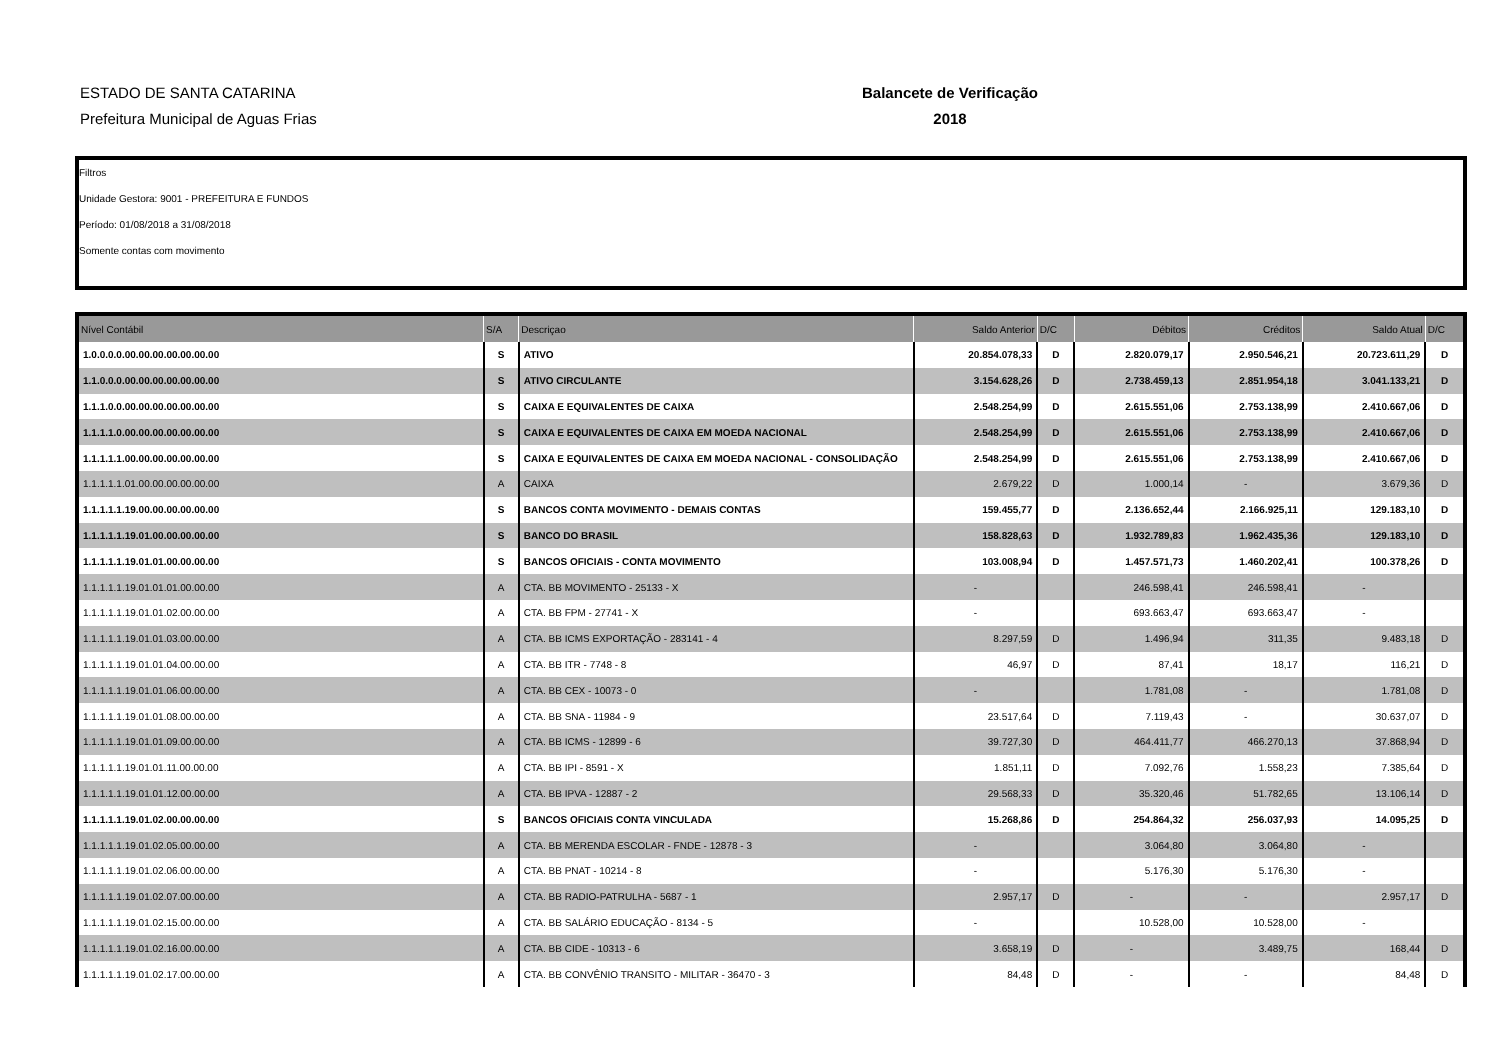ESTADO DE SANTA CATARINA
Prefeitura Municipal de Aguas Frias
Balancete de Verificação
2018
Filtros
Unidade Gestora: 9001 - PREFEITURA E FUNDOS
Período: 01/08/2018 a 31/08/2018
Somente contas com movimento
| Nível Contábil | S/A | Descriçao | Saldo Anterior | D/C | Débitos | Créditos | Saldo Atual | D/C |
| --- | --- | --- | --- | --- | --- | --- | --- | --- |
| 1.0.0.0.0.00.00.00.00.00.00.00 | S | ATIVO | 20.854.078,33 | D | 2.820.079,17 | 2.950.546,21 | 20.723.611,29 | D |
| 1.1.0.0.0.00.00.00.00.00.00.00 | S | ATIVO CIRCULANTE | 3.154.628,26 | D | 2.738.459,13 | 2.851.954,18 | 3.041.133,21 | D |
| 1.1.1.0.0.00.00.00.00.00.00.00 | S | CAIXA E EQUIVALENTES DE CAIXA | 2.548.254,99 | D | 2.615.551,06 | 2.753.138,99 | 2.410.667,06 | D |
| 1.1.1.1.0.00.00.00.00.00.00.00 | S | CAIXA E EQUIVALENTES DE CAIXA EM MOEDA NACIONAL | 2.548.254,99 | D | 2.615.551,06 | 2.753.138,99 | 2.410.667,06 | D |
| 1.1.1.1.1.00.00.00.00.00.00.00 | S | CAIXA E EQUIVALENTES DE CAIXA EM MOEDA NACIONAL - CONSOLIDAÇÃO | 2.548.254,99 | D | 2.615.551,06 | 2.753.138,99 | 2.410.667,06 | D |
| 1.1.1.1.1.01.00.00.00.00.00.00 | A | CAIXA | 2.679,22 | D | 1.000,14 | - | 3.679,36 | D |
| 1.1.1.1.1.19.00.00.00.00.00.00 | S | BANCOS CONTA MOVIMENTO - DEMAIS CONTAS | 159.455,77 | D | 2.136.652,44 | 2.166.925,11 | 129.183,10 | D |
| 1.1.1.1.1.19.01.00.00.00.00.00 | S | BANCO DO BRASIL | 158.828,63 | D | 1.932.789,83 | 1.962.435,36 | 129.183,10 | D |
| 1.1.1.1.1.19.01.01.00.00.00.00 | S | BANCOS OFICIAIS - CONTA MOVIMENTO | 103.008,94 | D | 1.457.571,73 | 1.460.202,41 | 100.378,26 | D |
| 1.1.1.1.1.19.01.01.01.00.00.00 | A | CTA. BB MOVIMENTO - 25133 - X | - | | 246.598,41 | 246.598,41 | - | |
| 1.1.1.1.1.19.01.01.02.00.00.00 | A | CTA. BB FPM - 27741 - X | - | | 693.663,47 | 693.663,47 | - | |
| 1.1.1.1.1.19.01.01.03.00.00.00 | A | CTA. BB ICMS EXPORTAÇÃO - 283141 - 4 | 8.297,59 | D | 1.496,94 | 311,35 | 9.483,18 | D |
| 1.1.1.1.1.19.01.01.04.00.00.00 | A | CTA. BB ITR - 7748 - 8 | 46,97 | D | 87,41 | 18,17 | 116,21 | D |
| 1.1.1.1.1.19.01.01.06.00.00.00 | A | CTA. BB CEX - 10073 - 0 | - | | 1.781,08 | - | 1.781,08 | D |
| 1.1.1.1.1.19.01.01.08.00.00.00 | A | CTA. BB SNA - 11984 - 9 | 23.517,64 | D | 7.119,43 | - | 30.637,07 | D |
| 1.1.1.1.1.19.01.01.09.00.00.00 | A | CTA. BB ICMS - 12899 - 6 | 39.727,30 | D | 464.411,77 | 466.270,13 | 37.868,94 | D |
| 1.1.1.1.1.19.01.01.11.00.00.00 | A | CTA. BB IPI - 8591 - X | 1.851,11 | D | 7.092,76 | 1.558,23 | 7.385,64 | D |
| 1.1.1.1.1.19.01.01.12.00.00.00 | A | CTA. BB IPVA - 12887 - 2 | 29.568,33 | D | 35.320,46 | 51.782,65 | 13.106,14 | D |
| 1.1.1.1.1.19.01.02.00.00.00.00 | S | BANCOS OFICIAIS CONTA VINCULADA | 15.268,86 | D | 254.864,32 | 256.037,93 | 14.095,25 | D |
| 1.1.1.1.1.19.01.02.05.00.00.00 | A | CTA. BB MERENDA ESCOLAR - FNDE - 12878 - 3 | - | | 3.064,80 | 3.064,80 | - | |
| 1.1.1.1.1.19.01.02.06.00.00.00 | A | CTA. BB PNAT - 10214 - 8 | - | | 5.176,30 | 5.176,30 | - | |
| 1.1.1.1.1.19.01.02.07.00.00.00 | A | CTA. BB RADIO-PATRULHA - 5687 - 1 | 2.957,17 | D | - | - | 2.957,17 | D |
| 1.1.1.1.1.19.01.02.15.00.00.00 | A | CTA. BB SALÁRIO EDUCAÇÃO - 8134 - 5 | - | | 10.528,00 | 10.528,00 | - | |
| 1.1.1.1.1.19.01.02.16.00.00.00 | A | CTA. BB CIDE - 10313 - 6 | 3.658,19 | D | - | 3.489,75 | 168,44 | D |
| 1.1.1.1.1.19.01.02.17.00.00.00 | A | CTA. BB CONVÊNIO TRANSITO - MILITAR - 36470 - 3 | 84,48 | D | - | - | 84,48 | D |